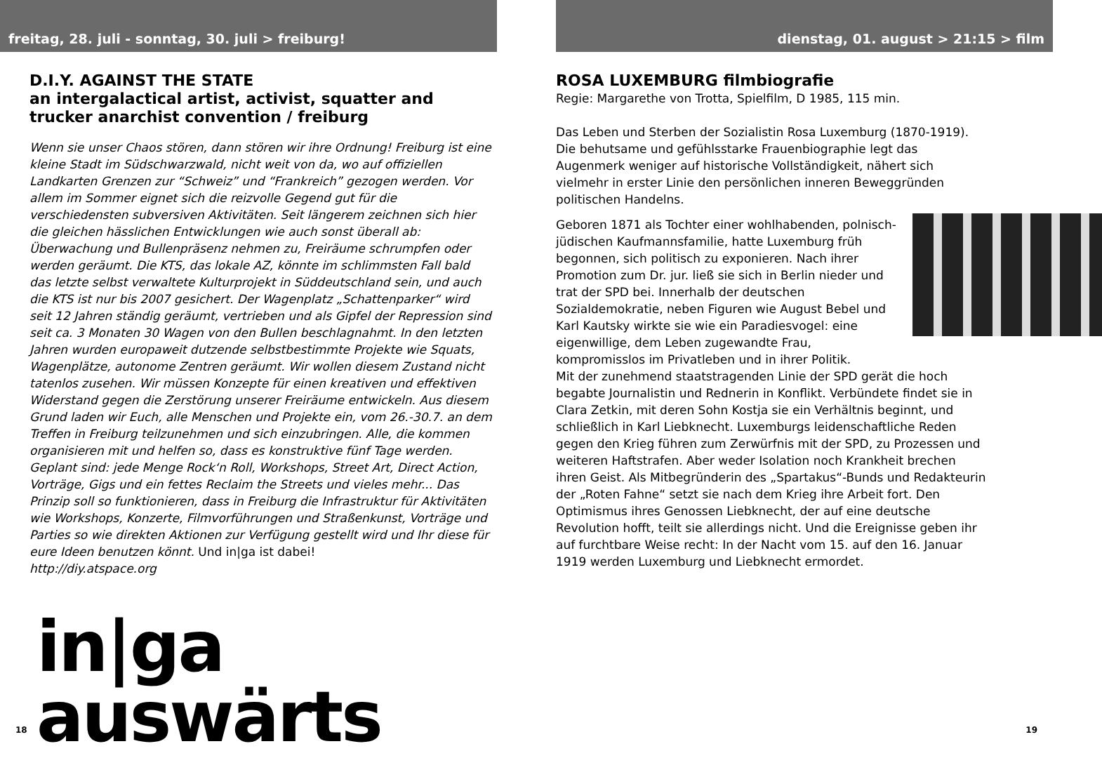freitag, 28. juli - sonntag, 30. juli > freiburg!
D.I.Y. AGAINST THE STATE
an intergalactical artist, activist, squatter and trucker anarchist convention / freiburg
Wenn sie unser Chaos stören, dann stören wir ihre Ordnung! Freiburg ist eine kleine Stadt im Südschwarzwald, nicht weit von da, wo auf offiziellen Landkarten Grenzen zur “Schweiz” und “Frankreich” gezogen werden. Vor allem im Sommer eignet sich die reizvolle Gegend gut für die verschiedensten subversiven Aktivitäten. Seit längerem zeichnen sich hier die gleichen hässlichen Entwicklungen wie auch sonst überall ab: Überwachung und Bullenpräsenz nehmen zu, Freiräume schrumpfen oder werden geräumt. Die KTS, das lokale AZ, könnte im schlimmsten Fall bald das letzte selbst verwaltete Kulturprojekt in Süddeutschland sein, und auch die KTS ist nur bis 2007 gesichert. Der Wagenplatz „Schattenparker“ wird seit 12 Jahren ständig geräumt, vertrieben und als Gipfel der Repression sind seit ca. 3 Monaten 30 Wagen von den Bullen beschlagnahmt. In den letzten Jahren wurden europaweit dutzende selbstbestimmte Projekte wie Squats, Wagenplätze, autonome Zentren geräumt. Wir wollen diesem Zustand nicht tatenlos zusehen. Wir müssen Konzepte für einen kreativen und effektiven Widerstand gegen die Zerstörung unserer Freiräume entwickeln. Aus diesem Grund laden wir Euch, alle Menschen und Projekte ein, vom 26.-30.7. an dem Treffen in Freiburg teilzunehmen und sich einzubringen. Alle, die kommen organisieren mit und helfen so, dass es konstruktive fünf Tage werden. Geplant sind: jede Menge Rock‘n Roll, Workshops, Street Art, Direct Action, Vorträge, Gigs und ein fettes Reclaim the Streets und vieles mehr... Das Prinzip soll so funktionieren, dass in Freiburg die Infrastruktur für Aktivitäten wie Workshops, Konzerte, Filmvorführungen und Straßenkunst, Vorträge und Parties so wie direkten Aktionen zur Verfügung gestellt wird und Ihr diese für eure Ideen benutzen könnt. Und in|ga ist dabei!
http://diy.atspace.org
in|ga auswärts
18
dienstag, 01. august > 21:15 > film
ROSA LUXEMBURG filmbiografie
Regie: Margarethe von Trotta, Spielfilm, D 1985, 115 min.
Das Leben und Sterben der Sozialistin Rosa Luxemburg (1870-1919). Die behutsame und gefühlsstarke Frauenbiographie legt das Augenmerk weniger auf historische Vollständigkeit, nähert sich vielmehr in erster Linie den persönlichen inneren Beweggründen politischen Handelns.
Geboren 1871 als Tochter einer wohlhabenden, polnisch-jüdischen Kaufmannsfamilie, hatte Luxemburg früh begonnen, sich politisch zu exponieren. Nach ihrer Promotion zum Dr. jur. ließ sie sich in Berlin nieder und trat der SPD bei. Innerhalb der deutschen Sozialdemokratie, neben Figuren wie August Bebel und Karl Kautsky wirkte sie wie ein Paradiesvogel: eine eigenwillige, dem Leben zugewandte Frau, kompromisslos im Privatleben und in ihrer Politik.
Mit der zunehmend staatstragenden Linie der SPD gerät die hoch begabte Journalistin und Rednerin in Konflikt. Verbündete findet sie in Clara Zetkin, mit deren Sohn Kostja sie ein Verhältnis beginnt, und schließlich in Karl Liebknecht. Luxemburgs leidenschaftliche Reden gegen den Krieg führen zum Zerwürfnis mit der SPD, zu Prozessen und weiteren Haftstrafen. Aber weder Isolation noch Krankheit brechen ihren Geist. Als Mitbegründerin des „Spartakus“-Bunds und Redakteurin der „Roten Fahne“ setzt sie nach dem Krieg ihre Arbeit fort. Den Optimismus ihres Genossen Liebknecht, der auf eine deutsche Revolution hofft, teilt sie allerdings nicht. Und die Ereignisse geben ihr auf furchtbare Weise recht: In der Nacht vom 15. auf den 16. Januar 1919 werden Luxemburg und Liebknecht ermordet.
19